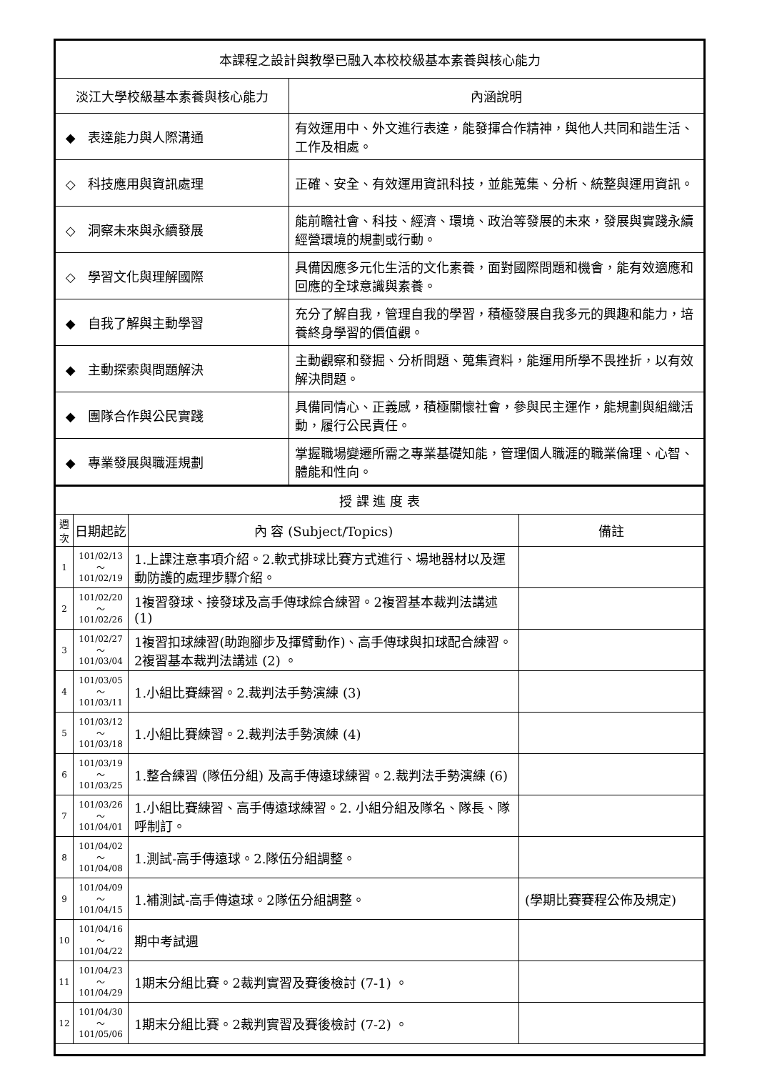| 本課程之設計與教學已融入本校校級基本素養與核心能力 | |
| --- | --- |
| 淡江大學校級基本素養與核心能力 | 內涵說明 |
| ◆ 表達能力與人際溝通 | 有效運用中、外文進行表達，能發揮合作精神，與他人共同和諧生活、工作及相處。 |
| ◇ 科技應用與資訊處理 | 正確、安全、有效運用資訊科技，並能蒐集、分析、統整與運用資訊。 |
| ◇ 洞察未來與永續發展 | 能前瞻社會、科技、經濟、環境、政治等發展的未來，發展與實踐永續經營環境的規劃或行動。 |
| ◇ 學習文化與理解國際 | 具備因應多元化生活的文化素養，面對國際問題和機會，能有效適應和回應的全球意識與素養。 |
| ◆ 自我了解與主動學習 | 充分了解自我，管理自我的學習，積極發展自我多元的興趣和能力，培養終身學習的價值觀。 |
| ◆ 主動探索與問題解決 | 主動觀察和發掘、分析問題、蒐集資料，能運用所學不畏挫折，以有效解決問題。 |
| ◆ 團隊合作與公民實踐 | 具備同情心、正義感，積極關懷社會，參與民主運作，能規劃與組織活動，履行公民責任。 |
| ◆ 專業發展與職涯規劃 | 掌握職場變遷所需之專業基礎知能，管理個人職涯的職業倫理、心智、體能和性向。 |
| 授 課 進 度 表 | | | |
| --- | --- | --- | --- |
| 週次 | 日期起訖 | 內 容 (Subject/Topics) | 備註 |
| 1 | 101/02/13～ 101/02/19 | 1.上課注意事項介紹。2.軟式排球比賽方式進行、場地器材以及運動防護的處理步驟介紹。 | |
| 2 | 101/02/20～ 101/02/26 | 1複習發球、接發球及高手傳球綜合練習。2複習基本裁判法講述 (1) | |
| 3 | 101/02/27～ 101/03/04 | 1複習扣球練習(助跑腳步及揮臂動作)、高手傳球與扣球配合練習。2複習基本裁判法講述 (2) 。 | |
| 4 | 101/03/05～ 101/03/11 | 1.小組比賽練習。2.裁判法手勢演練 (3) | |
| 5 | 101/03/12～ 101/03/18 | 1.小組比賽練習。2.裁判法手勢演練 (4) | |
| 6 | 101/03/19～ 101/03/25 | 1.整合練習 (隊伍分組) 及高手傳遠球練習。2.裁判法手勢演練 (6) | |
| 7 | 101/03/26～ 101/04/01 | 1.小組比賽練習、高手傳遠球練習。2. 小組分組及隊名、隊長、隊呼制訂。 | |
| 8 | 101/04/02～ 101/04/08 | 1.測試-高手傳遠球。2.隊伍分組調整。 | |
| 9 | 101/04/09～ 101/04/15 | 1.補測試-高手傳遠球。2隊伍分組調整。 | (學期比賽賽程公佈及規定) |
| 10 | 101/04/16～ 101/04/22 | 期中考試週 | |
| 11 | 101/04/23～ 101/04/29 | 1期末分組比賽。2裁判實習及賽後檢討 (7-1) 。 | |
| 12 | 101/04/30～ 101/05/06 | 1期末分組比賽。2裁判實習及賽後檢討 (7-2) 。 | |